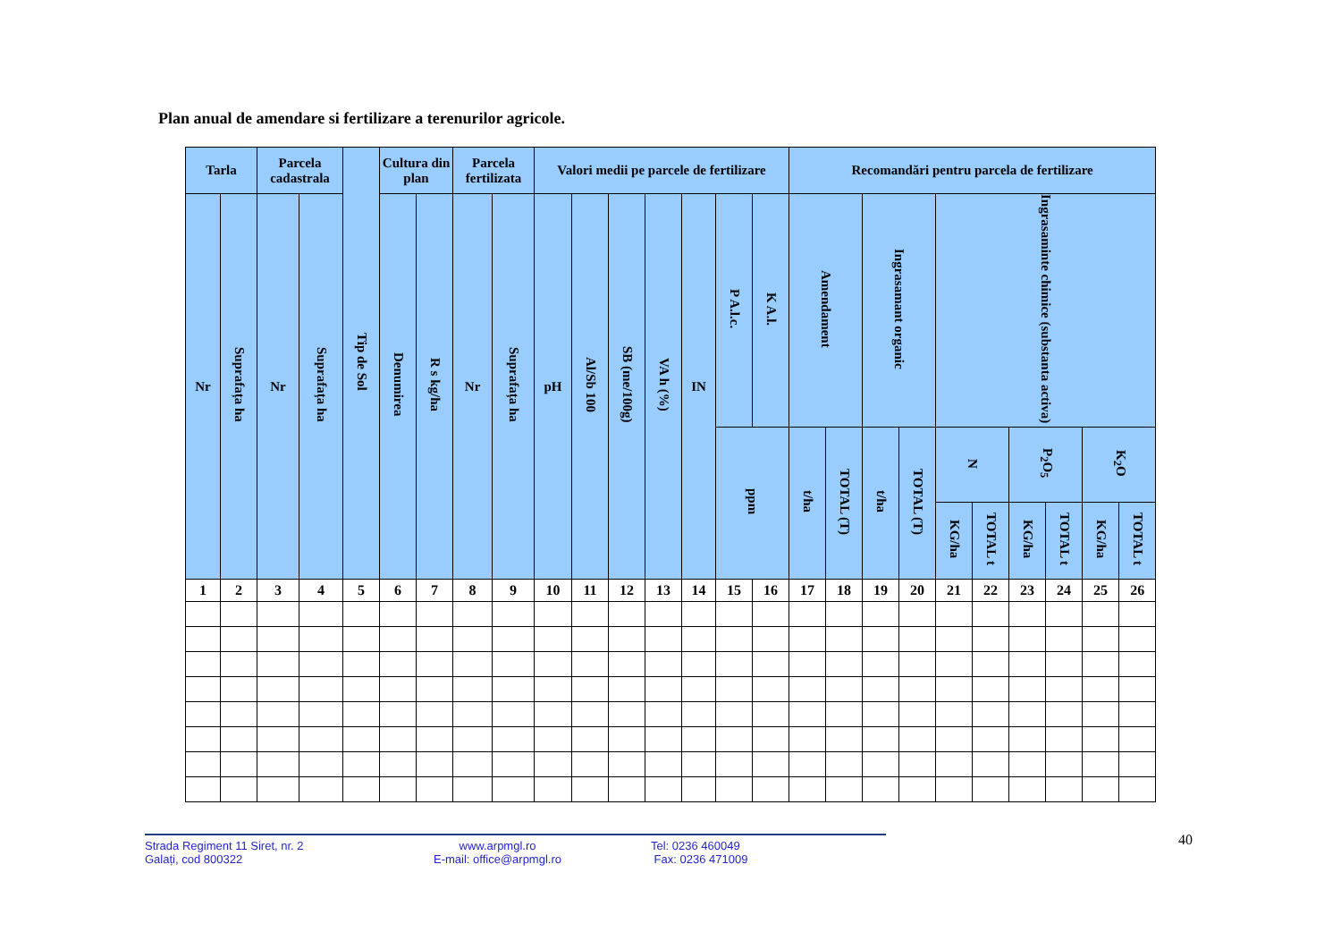Plan anual de amendare si fertilizare a terenurilor agricole.
| Tarla | | Parcela cadastrala | | Tip de Sol | Cultura din plan | | Parcela fertilizata | | Valori medii pe parcele de fertilizare | | | | | | | Recomandări pentru parcela de fertilizare | | | | | | | | | |
| --- | --- | --- | --- | --- | --- | --- | --- | --- | --- | --- | --- | --- | --- | --- | --- | --- | --- | --- | --- | --- | --- | --- | --- | --- | --- |
| Nr | Suprafața ha | Nr | Suprafața ha | | Denumirea | R s kg/ha | Nr | Suprafața ha | pH | Al/Sb 100 | SB (me/100g) | VA h (%) | IN | P A.l.c. | K A.l. | Amendament | | Ingrasamant organic | | Ingrasaminte chimice (substanta activa) | | | | | |
| | | | | | | | | | | | | | | ppm | | t/ha | TOTAL (T) | t/ha | TOTAL (T) | N | | P<sub>2</sub>O<sub>5</sub> | | K<sub>2</sub>O | |
| | | | | | | | | | | | | | | | | | | | | KG/ha | TOTAL t | KG/ha | TOTAL t | KG/ha | TOTAL t |
| 1 | 2 | 3 | 4 | 5 | 6 | 7 | 8 | 9 | 10 | 11 | 12 | 13 | 14 | 15 | 16 | 17 | 18 | 19 | 20 | 21 | 22 | 23 | 24 | 25 | 26 |
Strada Regiment 11 Siret, nr. 2
Galați, cod 800322
www.arpmgl.ro
E-mail: office@arpmgl.ro
Tel: 0236 460049
Fax: 0236 471009
40